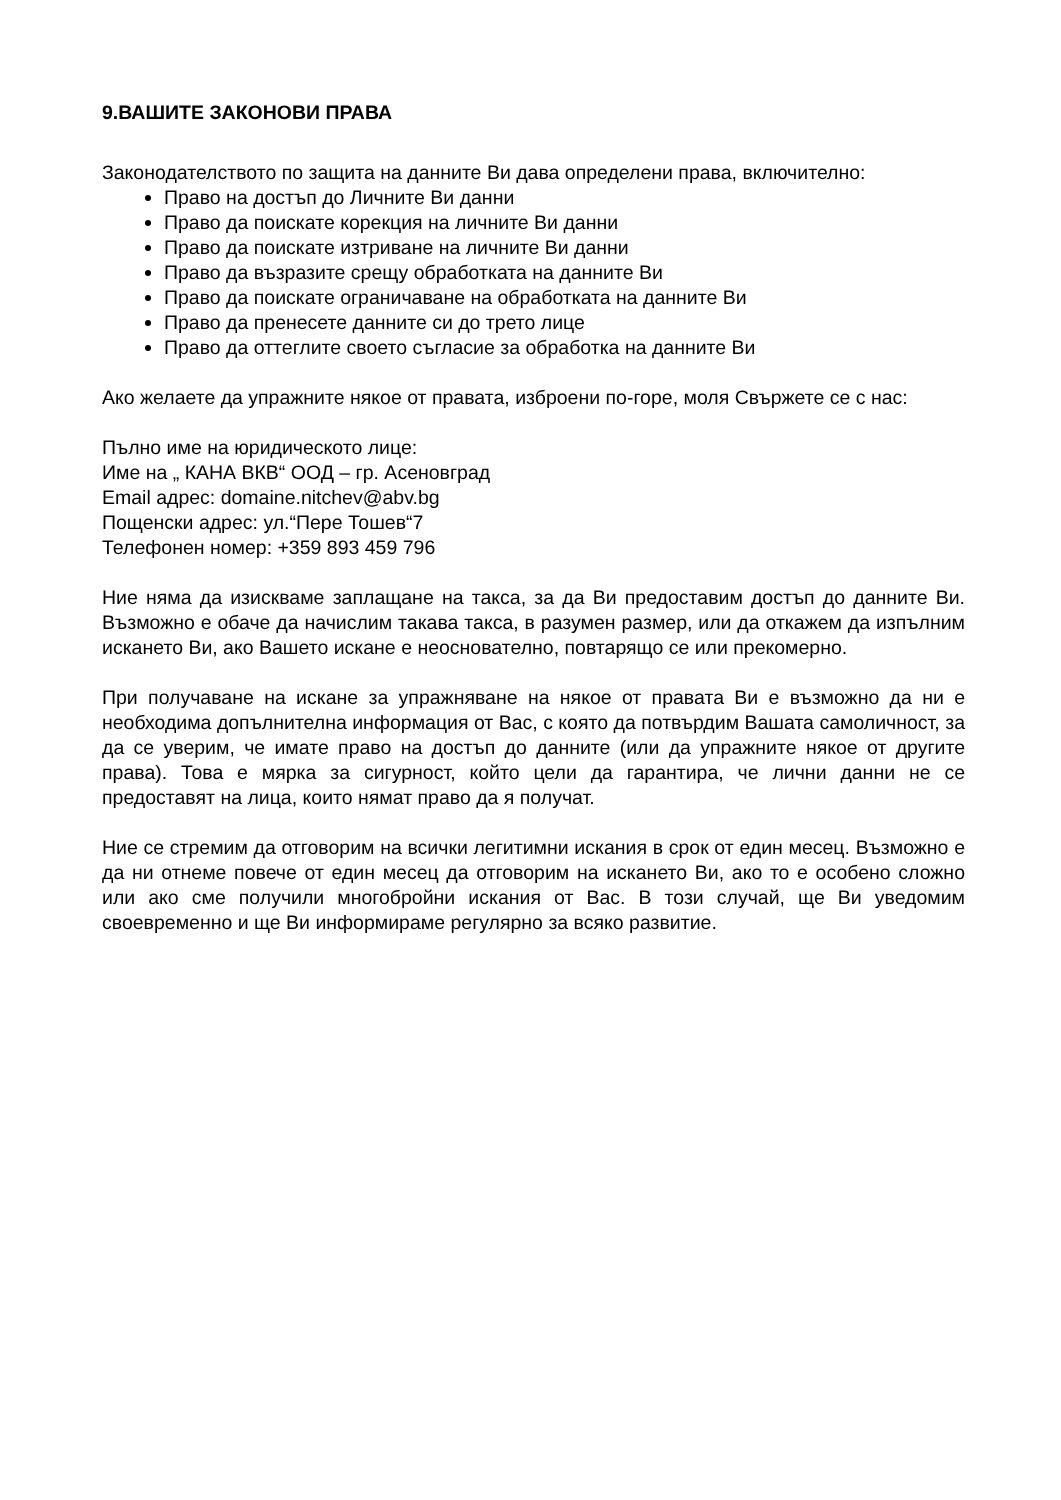9.ВАШИТЕ ЗАКОНОВИ ПРАВА
Законодателството по защита на данните Ви дава определени права, включително:
Право на достъп до Личните Ви данни
Право да поискате корекция на личните Ви данни
Право да поискате изтриване на личните Ви данни
Право да възразите срещу обработката на данните Ви
Право да поискате ограничаване на обработката на данните Ви
Право да пренесете данните си до трето лице
Право да оттеглите своето съгласие за обработка на данните Ви
Ако желаете да упражните някое от правата, изброени по-горе, моля Свържете се с нас:
Пълно име на юридическото лице:
Име на „ КАНА ВКВ“ ООД – гр. Асеновград
Email адрес: domaine.nitchev@abv.bg
Пощенски адрес: ул.“Пере Тошев“7
Телефонен номер: +359 893 459 796
Ние няма да изискваме заплащане на такса, за да Ви предоставим достъп до данните Ви. Възможно е обаче да начислим такава такса, в разумен размер, или да откажем да изпълним искането Ви, ако Вашето искане е неоснователно, повтарящо се или прекомерно.
При получаване на искане за упражняване на някое от правата Ви е възможно да ни е необходима допълнителна информация от Вас, с която да потвърдим Вашата самоличност, за да се уверим, че имате право на достъп до данните (или да упражните някое от другите права). Това е мярка за сигурност, който цели да гарантира, че лични данни не се предоставят на лица, които нямат право да я получат.
Ние се стремим да отговорим на всички легитимни искания в срок от един месец. Възможно е да ни отнеме повече от един месец да отговорим на искането Ви, ако то е особено сложно или ако сме получили многобройни искания от Вас. В този случай, ще Ви уведомим своевременно и ще Ви информираме регулярно за всяко развитие.